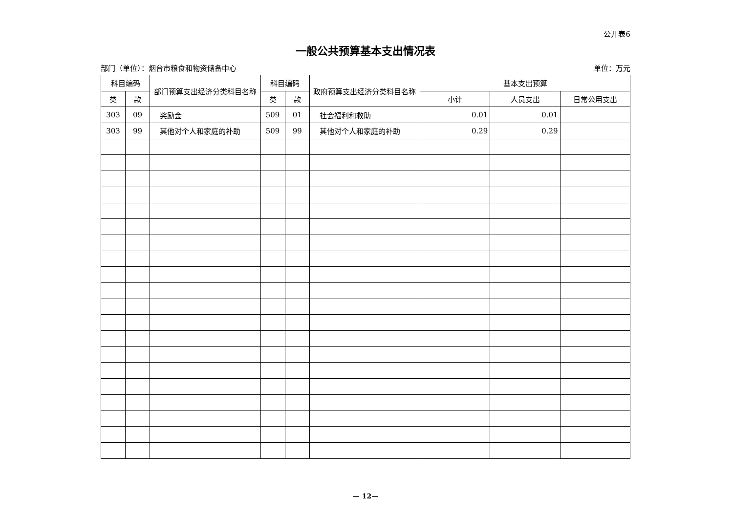公开表6
一般公共预算基本支出情况表
部门（单位）：烟台市粮食和物资储备中心 单位：万元
| 科目编码 | | 部门预算支出经济分类科目名称 | 科目编码 | | 政府预算支出经济分类科目名称 | 基本支出预算 | | |
| --- | --- | --- | --- | --- | --- | --- | --- | --- |
| 类 | 款 | | 类 | 款 | | 小计 | 人员支出 | 日常公用支出 |
| 303 | 09 | 奖励金 | 509 | 01 | 社会福利和救助 | 0.01 | 0.01 | |
| 303 | 99 | 其他对个人和家庭的补助 | 509 | 99 | 其他对个人和家庭的补助 | 0.29 | 0.29 | |
— 12—